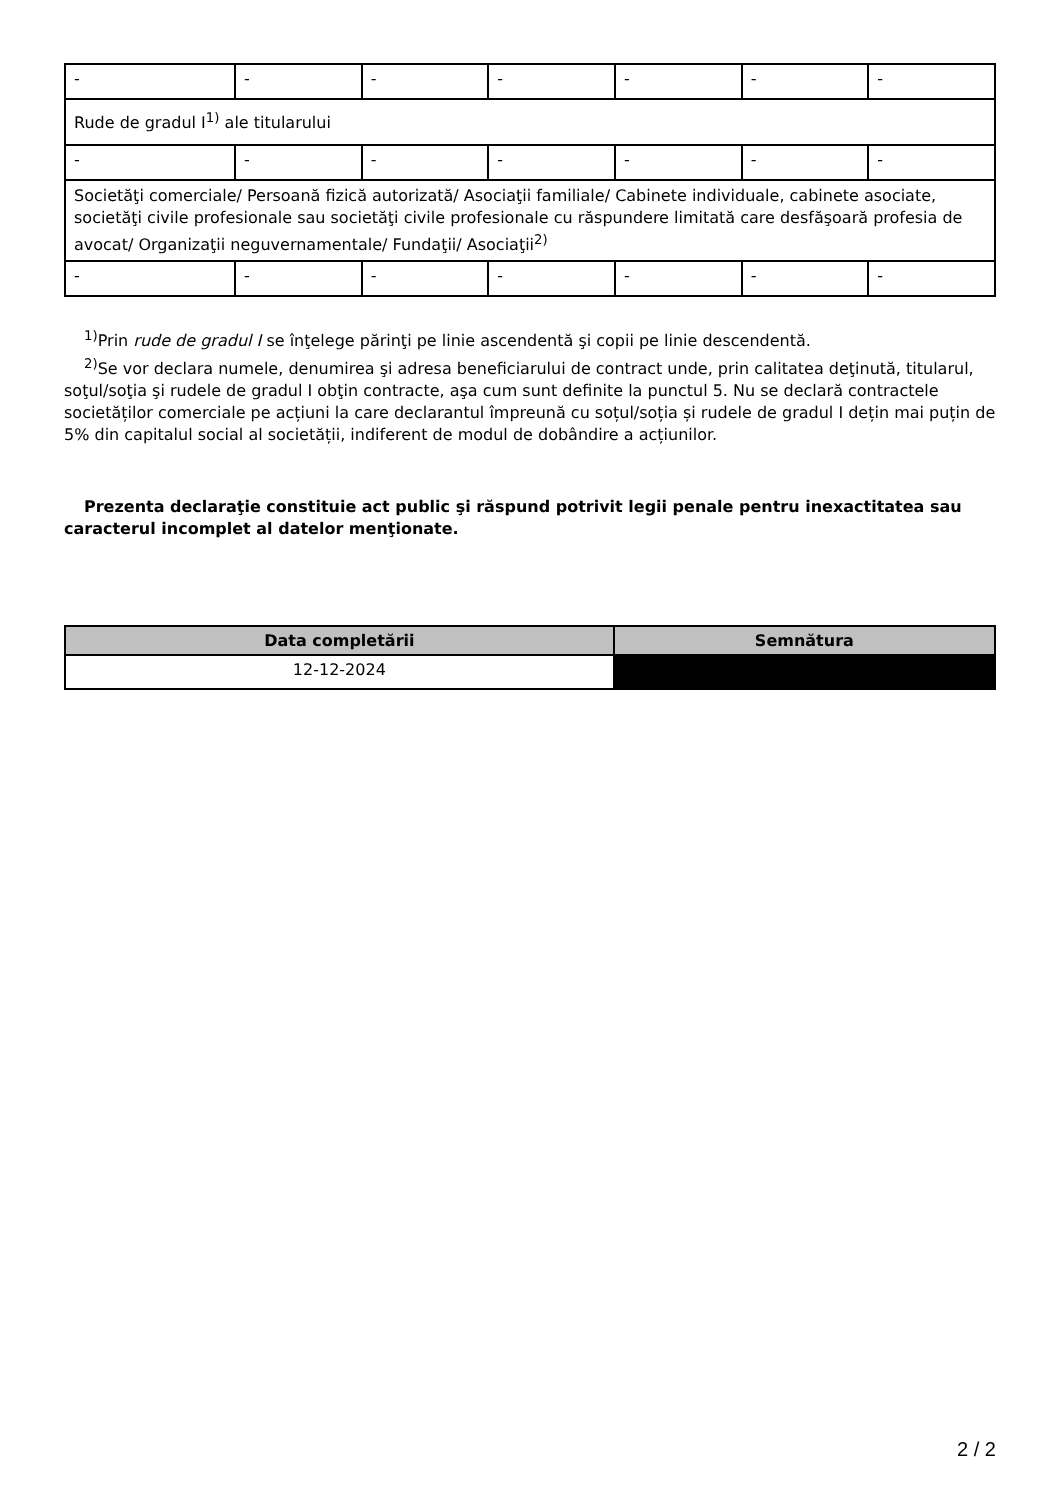| - | - | - | - | - | - | - |
| Rude de gradul I<sup>1)</sup> ale titularului | | | | | | |
| - | - | - | - | - | - | - |
| Societăţi comerciale/ Persoană fizică autorizată/ Asociaţii familiale/ Cabinete individuale, cabinete asociate, societăţi civile profesionale sau societăţi civile profesionale cu răspundere limitată care desfăşoară profesia de avocat/ Organizaţii neguvernamentale/ Fundaţii/ Asociaţii<sup>2)</sup> | | | | | | |
| - | - | - | - | - | - | - |
<sup>1)</sup> Prin rude de gradul I se înţelege părinţi pe linie ascendentă şi copii pe linie descendentă.
<sup>2)</sup> Se vor declara numele, denumirea şi adresa beneficiarului de contract unde, prin calitatea deţinută, titularul, soţul/soţia şi rudele de gradul I obţin contracte, aşa cum sunt definite la punctul 5. Nu se declară contractele societăților comerciale pe acțiuni la care declarantul împreună cu soțul/soția și rudele de gradul I dețin mai puțin de 5% din capitalul social al societății, indiferent de modul de dobândire a acțiunilor.
Prezenta declaraţie constituie act public şi răspund potrivit legii penale pentru inexactitatea sau caracterul incomplet al datelor menţionate.
| Data completării | Semnătura |
| --- | --- |
| 12-12-2024 | |
2 / 2